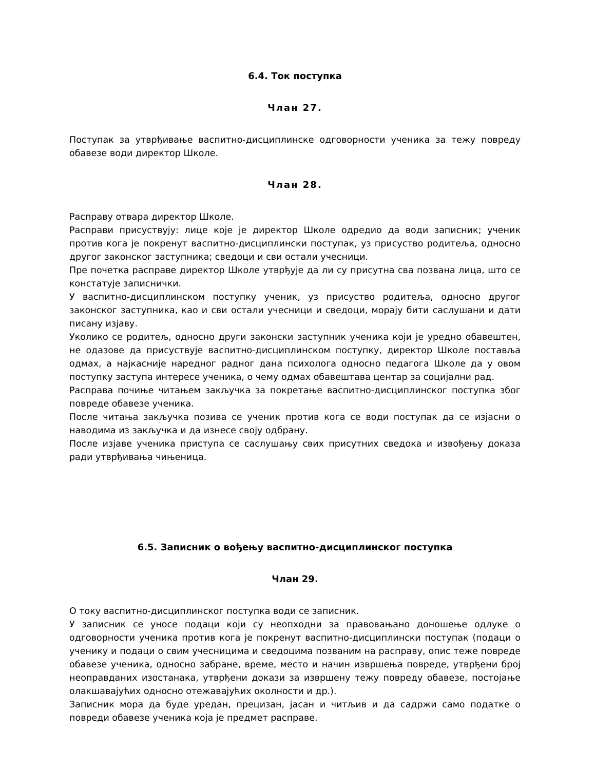6.4. Ток поступка
Члан 27.
Поступак за утврђивање васпитно-дисциплинске одговорности ученика за тежу повреду обавезе води директор Школе.
Члан 28.
Расправу отвара директор Школе.
Расправи присуствују: лице које је директор Школе одредио да води записник; ученик против кога је покренут васпитно-дисциплински поступак, уз присуство родитеља, односно другог законског заступника; сведоци и сви остали учесници.
Пре почетка расправе директор Школе утврђује да ли су присутна сва позвана лица, што се констатује записнички.
У васпитно-дисциплинском поступку ученик, уз присуство родитеља, односно другог законског заступника, као и сви остали учесници и сведоци, морају бити саслушани и дати писану изјаву.
Уколико се родитељ, односно други законски заступник ученика који је уредно обавештен, не одазове да присуствује васпитно-дисциплинском поступку, директор Школе поставља одмах, а најкасније наредног радног дана психолога односно педагога Школе да у овом поступку заступа интересе ученика, о чему одмах обавештава центар за социјални рад.
Расправа почиње читањем закључка за покретање васпитно-дисциплинског поступка због повреде обавезе ученика.
После читања закључка позива се ученик против кога се води поступак да се изјасни о наводима из закључка и да изнесе своју одбрану.
После изјаве ученика приступа се саслушању свих присутних сведока и извођењу доказа ради утврђивања чињеница.
6.5. Записник о вођењу васпитно-дисциплинског поступка
Члан 29.
О току васпитно-дисциплинског поступка води се записник.
У записник се уносе подаци који су неопходни за правовањано доношење одлуке о одговорности ученика против кога је покренут васпитно-дисциплински поступак (подаци о ученику и подаци о свим учесницима и сведоцима позваним на расправу, опис теже повреде обавезе ученика, односно забране, време, место и начин извршења повреде, утврђени број неоправданих изостанака, утврђени докази за извршену тежу повреду обавезе, постојање олакшавајућих односно отежавајућих околности и др.).
Записник мора да буде уредан, прецизан, јасан и читљив и да садржи само податке о повреди обавезе ученика која је предмет расправе.